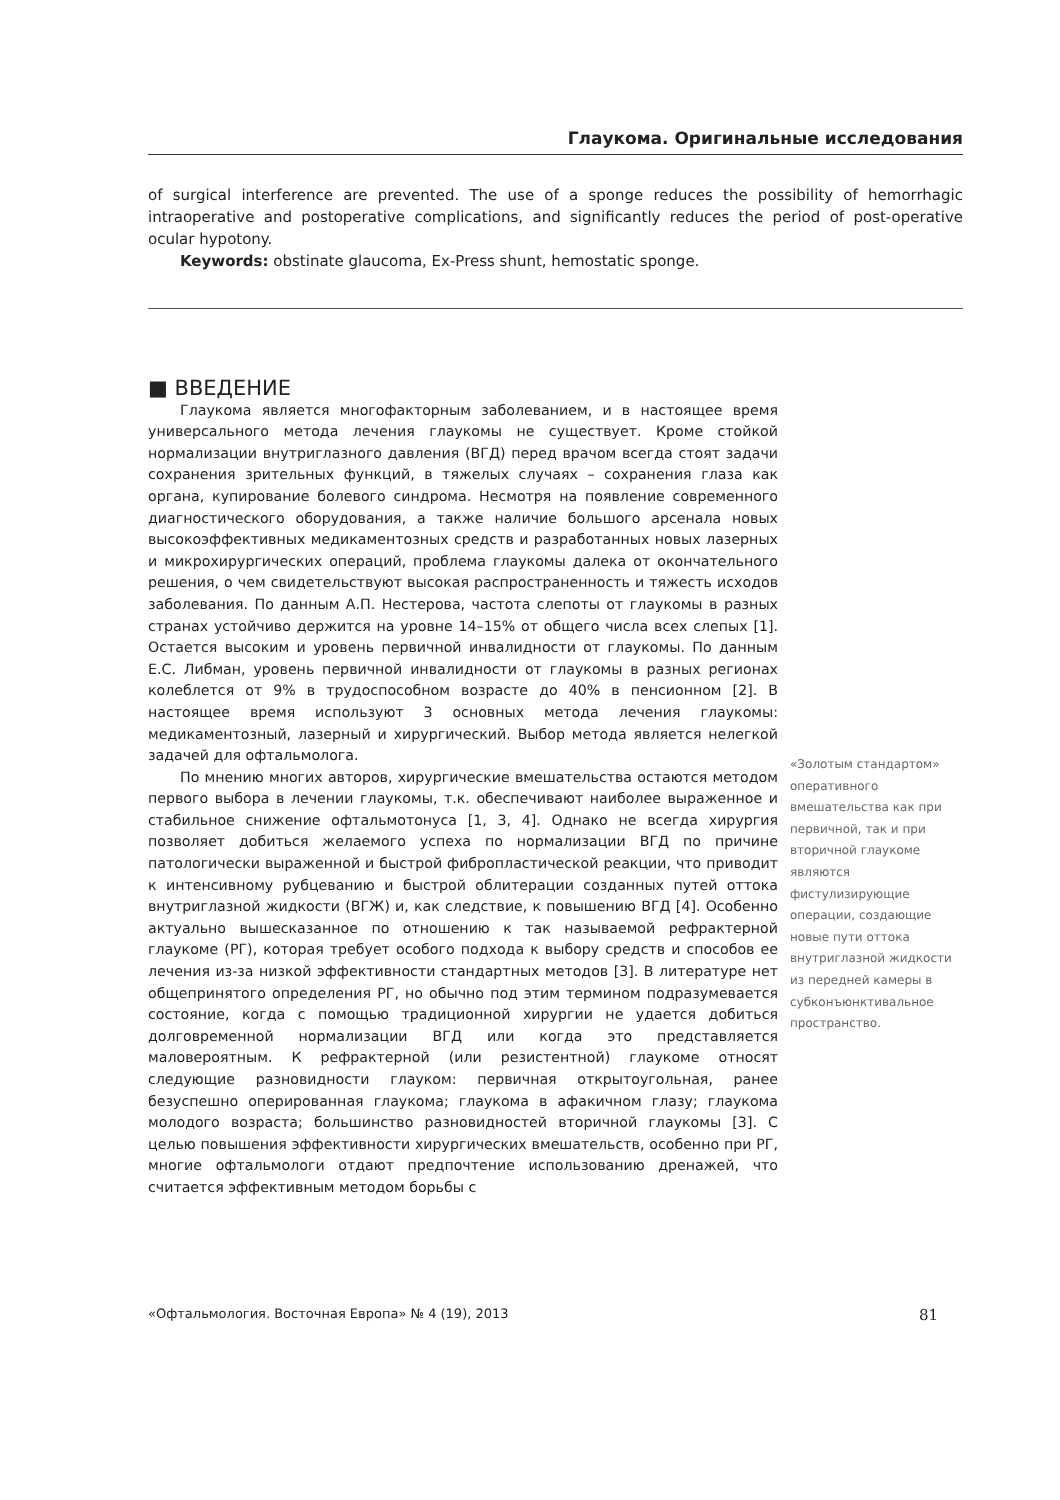Глаукома. Оригинальные исследования
of surgical interference are prevented. The use of a sponge reduces the possibility of hemorrhagic intraoperative and postoperative complications, and significantly reduces the period of post-operative ocular hypotony.
Keywords: obstinate glaucoma, Ex-Press shunt, hemostatic sponge.
■ ВВЕДЕНИЕ
Глаукома является многофакторным заболеванием, и в настоящее время универсального метода лечения глаукомы не существует. Кроме стойкой нормализации внутриглазного давления (ВГД) перед врачом всегда стоят задачи сохранения зрительных функций, в тяжелых случаях – сохранения глаза как органа, купирование болевого синдрома. Несмотря на появление современного диагностического оборудования, а также наличие большого арсенала новых высокоэффективных медикаментозных средств и разработанных новых лазерных и микрохирургических операций, проблема глаукомы далека от окончательного решения, о чем свидетельствуют высокая распространенность и тяжесть исходов заболевания. По данным А.П. Нестерова, частота слепоты от глаукомы в разных странах устойчиво держится на уровне 14–15% от общего числа всех слепых [1]. Остается высоким и уровень первичной инвалидности от глаукомы. По данным Е.С. Либман, уровень первичной инвалидности от глаукомы в разных регионах колеблется от 9% в трудоспособном возрасте до 40% в пенсионном [2]. В настоящее время используют 3 основных метода лечения глаукомы: медикаментозный, лазерный и хирургический. Выбор метода является нелегкой задачей для офтальмолога.
По мнению многих авторов, хирургические вмешательства остаются методом первого выбора в лечении глаукомы, т.к. обеспечивают наиболее выраженное и стабильное снижение офтальмотонуса [1, 3, 4]. Однако не всегда хирургия позволяет добиться желаемого успеха по нормализации ВГД по причине патологически выраженной и быстрой фибропластической реакции, что приводит к интенсивному рубцеванию и быстрой облитерации созданных путей оттока внутриглазной жидкости (ВГЖ) и, как следствие, к повышению ВГД [4]. Особенно актуально вышесказанное по отношению к так называемой рефрактерной глаукоме (РГ), которая требует особого подхода к выбору средств и способов ее лечения из-за низкой эффективности стандартных методов [3]. В литературе нет общепринятого определения РГ, но обычно под этим термином подразумевается состояние, когда с помощью традиционной хирургии не удается добиться долговременной нормализации ВГД или когда это представляется маловероятным. К рефрактерной (или резистентной) глаукоме относят следующие разновидности глауком: первичная открытоугольная, ранее безуспешно оперированная глаукома; глаукома в афакичном глазу; глаукома молодого возраста; большинство разновидностей вторичной глаукомы [3]. С целью повышения эффективности хирургических вмешательств, особенно при РГ, многие офтальмологи отдают предпочтение использованию дренажей, что считается эффективным методом борьбы с
«Золотым стандартом» оперативного вмешательства как при первичной, так и при вторичной глаукоме являются фистулизирующие операции, создающие новые пути оттока внутриглазной жидкости из передней камеры в субконъюнктивальное пространство.
«Офтальмология. Восточная Европа» № 4 (19), 2013 81